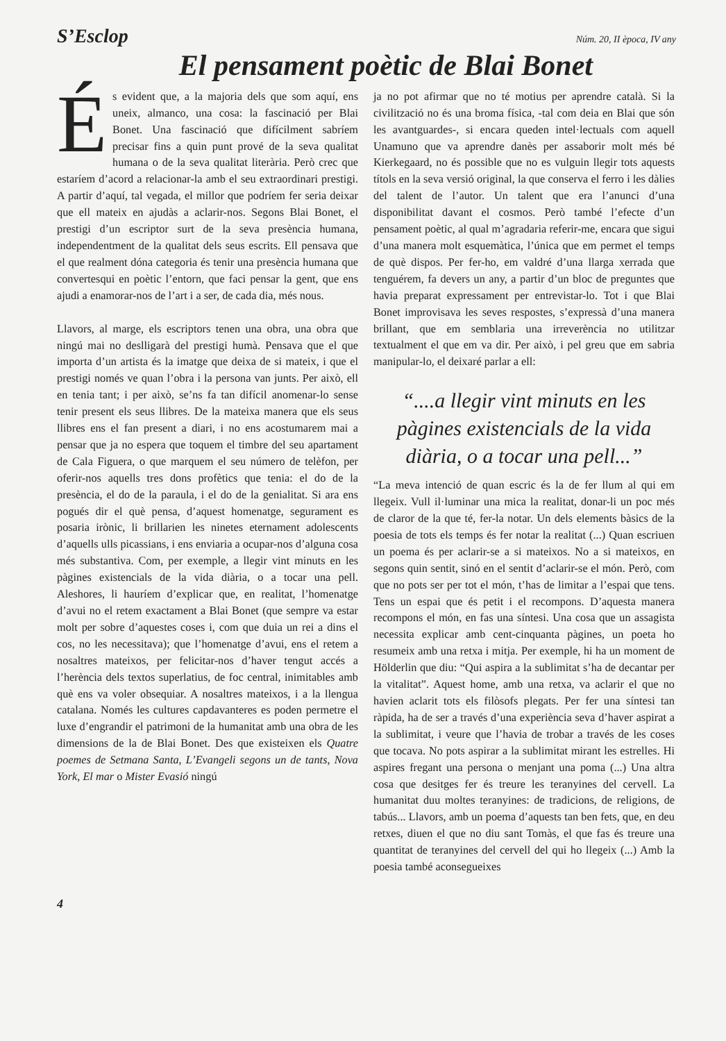S’Esclop Núm. 20, II època, IV any
El pensament poètic de Blai Bonet
És evident que, a la majoria dels que som aquí, ens uneix, almanco, una cosa: la fascinació per Blai Bonet. Una fascinació que difícilment sabríem precisar fins a quin punt prové de la seva qualitat humana o de la seva qualitat literària. Però crec que estaríem d’acord a relacionar-la amb el seu extraordinari prestigi. A partir d’aquí, tal vegada, el millor que podríem fer seria deixar que ell mateix en ajudàs a aclarir-nos. Segons Blai Bonet, el prestigi d’un escriptor surt de la seva presència humana, independentment de la qualitat dels seus escrits. Ell pensava que el que realment dóna categoria és tenir una presència humana que convertesqui en poètic l’entorn, que faci pensar la gent, que ens ajudi a enamorar-nos de l’art i a ser, de cada dia, més nous.
Llavors, al marge, els escriptors tenen una obra, una obra que ningú mai no deslligarà del prestigi humà. Pensava que el que importa d’un artista és la imatge que deixa de si mateix, i que el prestigi només ve quan l’obra i la persona van junts. Per això, ell en tenia tant; i per això, se’ns fa tan difícil anomenar-lo sense tenir present els seus llibres. De la mateixa manera que els seus llibres ens el fan present a diari, i no ens acostumarem mai a pensar que ja no espera que toquem el timbre del seu apartament de Cala Figuera, o que marquem el seu número de telèfon, per oferir-nos aquells tres dons profètics que tenia: el do de la presència, el do de la paraula, i el do de la genialitat. Si ara ens pogués dir el què pensa, d’aquest homenatge, segurament es posaria irònic, li brillarien les ninetes eternament adolescents d’aquells ulls picassians, i ens enviaria a ocupar-nos d’alguna cosa més substantiva. Com, per exemple, a llegir vint minuts en les pàgines existencials de la vida diària, o a tocar una pell. Aleshores, li hauríem d’explicar que, en realitat, l’homenatge d’avui no el retem exactament a Blai Bonet (que sempre va estar molt per sobre d’aquestes coses i, com que duia un rei a dins el cos, no les necessitava); que l’homenatge d’avui, ens el retem a nosaltres mateixos, per felicitar-nos d’haver tengut accés a l’herència dels textos superlatius, de foc central, inimitables amb què ens va voler obsequiar. A nosaltres mateixos, i a la llengua catalana. Només les cultures capdavanteres es poden permetre el luxe d’engrandir el patrimoni de la humanitat amb una obra de les dimensions de la de Blai Bonet. Des que existeixen els Quatre poemes de Setmana Santa, L’Evangeli segons un de tants, Nova York, El mar o Mister Evasió ningú
ja no pot afirmar que no té motius per aprendre català. Si la civilització no és una broma física, -tal com deia en Blai que són les avantguardes-, si encara queden intel·lectuals com aquell Unamuno que va aprendre danès per assaborir molt més bé Kierkegaard, no és possible que no es vulguin llegir tots aquests títols en la seva versió original, la que conserva el ferro i les dàlies del talent de l’autor. Un talent que era l’anunci d’una disponibilitat davant el cosmos. Però també l’efecte d’un pensament poètic, al qual m’agradaria referir-me, encara que sigui d’una manera molt esquemàtica, l’única que em permet el temps de què dispos. Per fer-ho, em valdré d’una llarga xerrada que tenguérem, fa devers un any, a partir d’un bloc de preguntes que havia preparat expressament per entrevistar-lo. Tot i que Blai Bonet improvisava les seves respostes, s’expressà d’una manera brillant, que em semblaria una irreverència no utilitzar textualment el que em va dir. Per això, i pel greu que em sabria manipular-lo, el deixaré parlar a ell:
“....a llegir vint minuts en les pàgines existencials de la vida diària, o a tocar una pell...”
“La meva intenció de quan escric és la de fer llum al qui em llegeix. Vull il·luminar una mica la realitat, donar-li un poc més de claror de la que té, fer-la notar. Un dels elements bàsics de la poesia de tots els temps és fer notar la realitat (...) Quan escriuen un poema és per aclarir-se a si mateixos. No a si mateixos, en segons quin sentit, sinó en el sentit d’aclarir-se el món. Però, com que no pots ser per tot el món, t’has de limitar a l’espai que tens. Tens un espai que és petit i el recompons. D’aquesta manera recompons el món, en fas una síntesi. Una cosa que un assagista necessita explicar amb cent-cinquanta pàgines, un poeta ho resumeix amb una retxa i mitja. Per exemple, hi ha un moment de Hölderlin que diu: “Qui aspira a la sublimitat s’ha de decantar per la vitalitat”. Aquest home, amb una retxa, va aclarir el que no havien aclarit tots els filòsofs plegats. Per fer una síntesi tan ràpida, ha de ser a través d’una experiència seva d’haver aspirat a la sublimitat, i veure que l’havia de trobar a través de les coses que tocava. No pots aspirar a la sublimitat mirant les estrelles. Hi aspires fregant una persona o menjant una poma (...) Una altra cosa que desitges fer és treure les teranyines del cervell. La humanitat duu moltes teranyines: de tradicions, de religions, de tabús... Llavors, amb un poema d’aquests tan ben fets, que, en deu retxes, diuen el que no diu sant Tomàs, el que fas és treure una quantitat de teranyines del cervell del qui ho llegeix (...) Amb la poesia també aconsegueixes
4